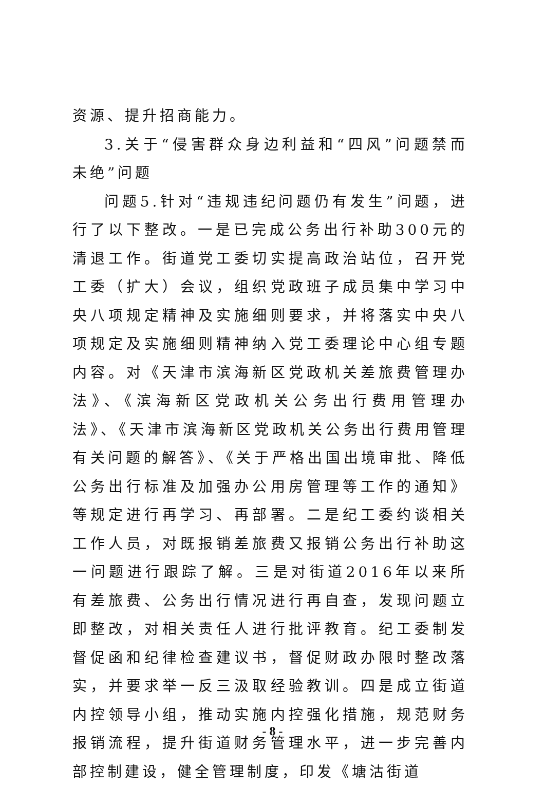资源、提升招商能力。
3.关于“侵害群众身边利益和“四风”问题禁而未绝”问题
问题5.针对“违规违纪问题仍有发生”问题，进行了以下整改。一是已完成公务出行补助300元的清退工作。街道党工委切实提高政治站位，召开党工委（扩大）会议，组织党政班子成员集中学习中央八项规定精神及实施细则要求，并将落实中央八项规定及实施细则精神纳入党工委理论中心组专题内容。对《天津市滨海新区党政机关差旅费管理办法》、《滨海新区党政机关公务出行费用管理办法》、《天津市滨海新区党政机关公务出行费用管理有关问题的解答》、《关于严格出国出境审批、降低公务出行标准及加强办公用房管理等工作的通知》等规定进行再学习、再部署。二是纪工委约谈相关工作人员，对既报销差旅费又报销公务出行补助这一问题进行跟踪了解。三是对街道2016年以来所有差旅费、公务出行情况进行再自查，发现问题立即整改，对相关责任人进行批评教育。纪工委制发督促函和纪律检查建议书，督促财政办限时整改落实，并要求举一反三汲取经验教训。四是成立街道内控领导小组，推动实施内控强化措施，规范财务报销流程，提升街道财务管理水平，进一步完善内部控制建设，健全管理制度，印发《塘沽街道
- 8 -